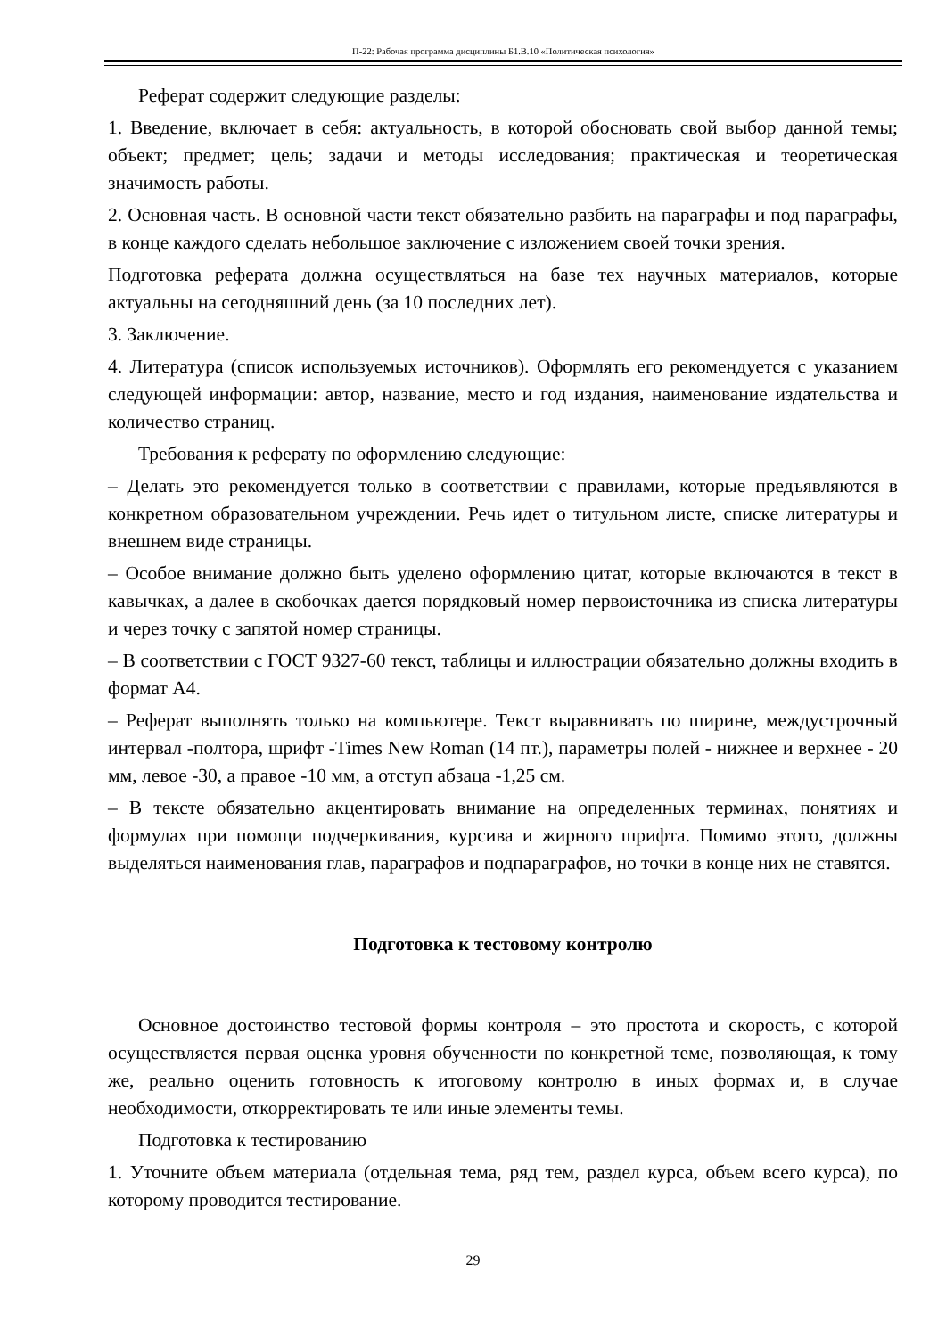П-22: Рабочая программа дисциплины Б1.В.10 «Политическая психология»
Реферат содержит следующие разделы:
1. Введение, включает в себя: актуальность, в которой обосновать свой выбор данной темы; объект; предмет; цель; задачи и методы исследования; практическая и теоретическая значимость работы.
2. Основная часть. В основной части текст обязательно разбить на параграфы и под параграфы, в конце каждого сделать небольшое заключение с изложением своей точки зрения.
Подготовка реферата должна осуществляться на базе тех научных материалов, которые актуальны на сегодняшний день (за 10 последних лет).
3. Заключение.
4. Литература (список используемых источников). Оформлять его рекомендуется с указанием следующей информации: автор, название, место и год издания, наименование издательства и количество страниц.
Требования к реферату по оформлению следующие:
– Делать это рекомендуется только в соответствии с правилами, которые предъявляются в конкретном образовательном учреждении. Речь идет о титульном листе, списке литературы и внешнем виде страницы.
– Особое внимание должно быть уделено оформлению цитат, которые включаются в текст в кавычках, а далее в скобочках дается порядковый номер первоисточника из списка литературы и через точку с запятой номер страницы.
– В соответствии с ГОСТ 9327-60 текст, таблицы и иллюстрации обязательно должны входить в формат А4.
– Реферат выполнять только на компьютере. Текст выравнивать по ширине, междустрочный интервал -полтора, шрифт -Times New Roman (14 пт.), параметры полей - нижнее и верхнее - 20 мм, левое -30, а правое -10 мм, а отступ абзаца -1,25 см.
– В тексте обязательно акцентировать внимание на определенных терминах, понятиях и формулах при помощи подчеркивания, курсива и жирного шрифта. Помимо этого, должны выделяться наименования глав, параграфов и подпараграфов, но точки в конце них не ставятся.
Подготовка к тестовому контролю
Основное достоинство тестовой формы контроля – это простота и скорость, с которой осуществляется первая оценка уровня обученности по конкретной теме, позволяющая, к тому же, реально оценить готовность к итоговому контролю в иных формах и, в случае необходимости, откорректировать те или иные элементы темы.
Подготовка к тестированию
1. Уточните объем материала (отдельная тема, ряд тем, раздел курса, объем всего курса), по которому проводится тестирование.
29